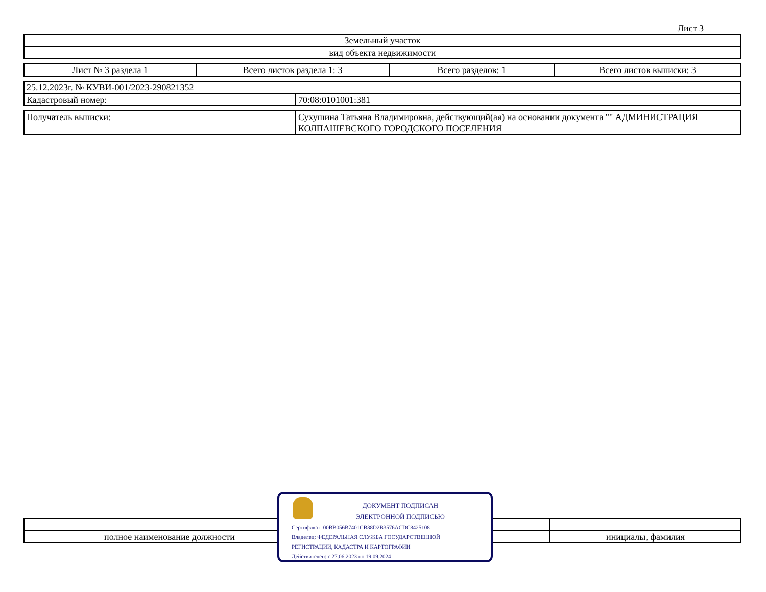Лист 3
| Земельный участок |
| вид объекта недвижимости |
| Лист № 3 раздела 1 | Всего листов раздела 1: 3 | Всего разделов: 1 | Всего листов выписки: 3 |
| 25.12.2023г. № КУВИ-001/2023-290821352 | |
| Кадастровый номер: | 70:08:0101001:381 |
| Получатель выписки: | Сухушина Татьяна Владимировна, действующий(ая) на основании документа "" АДМИНИСТРАЦИЯ КОЛПАШЕВСКОГО ГОРОДСКОГО ПОСЕЛЕНИЯ |
| полное наименование должности | | инициалы, фамилия |
ДОКУМЕНТ ПОДПИСАН
ЭЛЕКТРОННОЙ ПОДПИСЬЮ
Сертификат: 00BB056B7401CB38D2B3576ACDC8425108
Владелец: ФЕДЕРАЛЬНАЯ СЛУЖБА ГОСУДАРСТВЕННОЙ
РЕГИСТРАЦИИ, КАДАСТРА И КАРТОГРАФИИ
Действителен: с 27.06.2023 по 19.09.2024